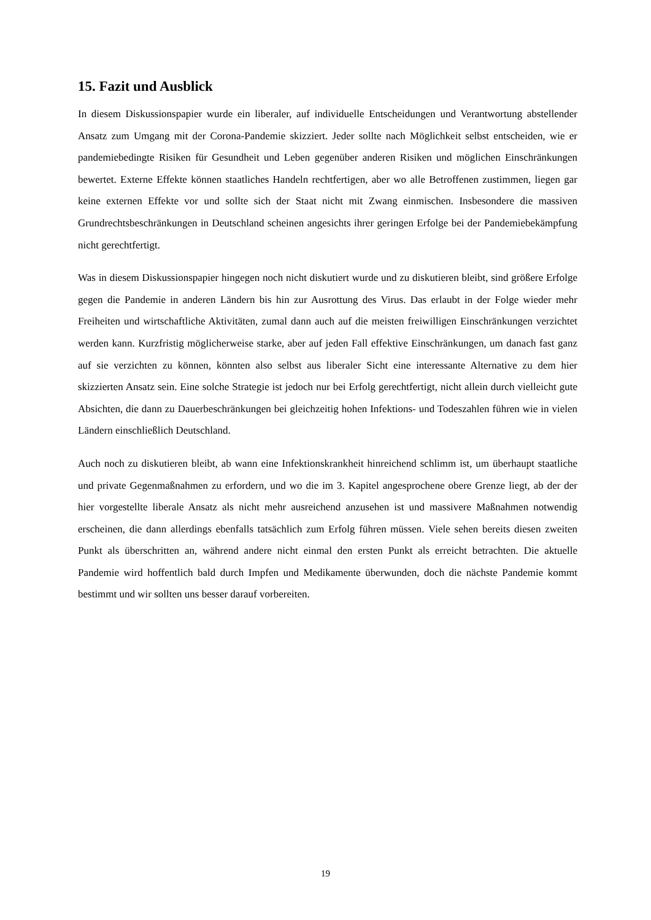15. Fazit und Ausblick
In diesem Diskussionspapier wurde ein liberaler, auf individuelle Entscheidungen und Verantwortung abstellender Ansatz zum Umgang mit der Corona-Pandemie skizziert. Jeder sollte nach Möglichkeit selbst entscheiden, wie er pandemiebedingte Risiken für Gesundheit und Leben gegenüber anderen Risiken und möglichen Einschränkungen bewertet. Externe Effekte können staatliches Handeln rechtfertigen, aber wo alle Betroffenen zustimmen, liegen gar keine externen Effekte vor und sollte sich der Staat nicht mit Zwang einmischen. Insbesondere die massiven Grundrechtsbeschränkungen in Deutschland scheinen angesichts ihrer geringen Erfolge bei der Pandemiebekämpfung nicht gerechtfertigt.
Was in diesem Diskussionspapier hingegen noch nicht diskutiert wurde und zu diskutieren bleibt, sind größere Erfolge gegen die Pandemie in anderen Ländern bis hin zur Ausrottung des Virus. Das erlaubt in der Folge wieder mehr Freiheiten und wirtschaftliche Aktivitäten, zumal dann auch auf die meisten freiwilligen Einschränkungen verzichtet werden kann. Kurzfristig möglicherweise starke, aber auf jeden Fall effektive Einschränkungen, um danach fast ganz auf sie verzichten zu können, könnten also selbst aus liberaler Sicht eine interessante Alternative zu dem hier skizzierten Ansatz sein. Eine solche Strategie ist jedoch nur bei Erfolg gerechtfertigt, nicht allein durch vielleicht gute Absichten, die dann zu Dauerbeschränkungen bei gleichzeitig hohen Infektions- und Todeszahlen führen wie in vielen Ländern einschließlich Deutschland.
Auch noch zu diskutieren bleibt, ab wann eine Infektionskrankheit hinreichend schlimm ist, um überhaupt staatliche und private Gegenmaßnahmen zu erfordern, und wo die im 3. Kapitel angesprochene obere Grenze liegt, ab der der hier vorgestellte liberale Ansatz als nicht mehr ausreichend anzusehen ist und massivere Maßnahmen notwendig erscheinen, die dann allerdings ebenfalls tatsächlich zum Erfolg führen müssen. Viele sehen bereits diesen zweiten Punkt als überschritten an, während andere nicht einmal den ersten Punkt als erreicht betrachten. Die aktuelle Pandemie wird hoffentlich bald durch Impfen und Medikamente überwunden, doch die nächste Pandemie kommt bestimmt und wir sollten uns besser darauf vorbereiten.
19